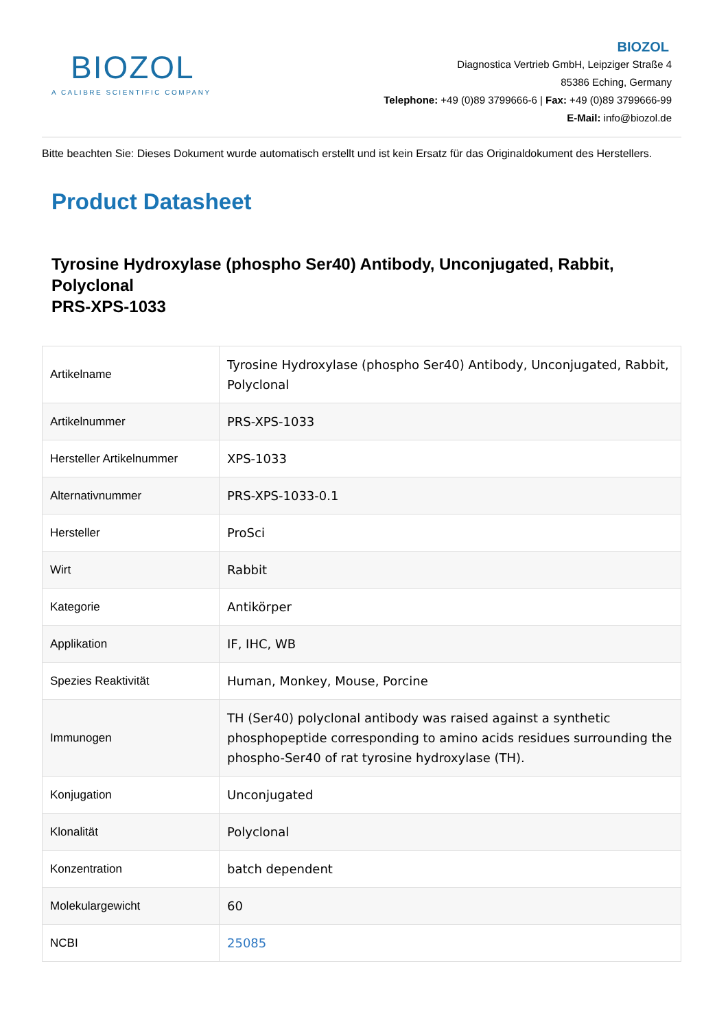BIOZOL
A CALIBRE SCIENTIFIC COMPANY
BIOZOL
Diagnostica Vertrieb GmbH, Leipziger Straße 4
85386 Eching, Germany
Telephone: +49 (0)89 3799666-6 | Fax: +49 (0)89 3799666-99
E-Mail: info@biozol.de
Bitte beachten Sie: Dieses Dokument wurde automatisch erstellt und ist kein Ersatz für das Originaldokument des Herstellers.
Product Datasheet
Tyrosine Hydroxylase (phospho Ser40) Antibody, Unconjugated, Rabbit, Polyclonal
PRS-XPS-1033
| Artikelname | Tyrosine Hydroxylase (phospho Ser40) Antibody, Unconjugated, Rabbit, Polyclonal |
| Artikelnummer | PRS-XPS-1033 |
| Hersteller Artikelnummer | XPS-1033 |
| Alternativnummer | PRS-XPS-1033-0.1 |
| Hersteller | ProSci |
| Wirt | Rabbit |
| Kategorie | Antikörper |
| Applikation | IF, IHC, WB |
| Spezies Reaktivität | Human, Monkey, Mouse, Porcine |
| Immunogen | TH (Ser40) polyclonal antibody was raised against a synthetic phosphopeptide corresponding to amino acids residues surrounding the phospho-Ser40 of rat tyrosine hydroxylase (TH). |
| Konjugation | Unconjugated |
| Klonalität | Polyclonal |
| Konzentration | batch dependent |
| Molekulargewicht | 60 |
| NCBI | 25085 |